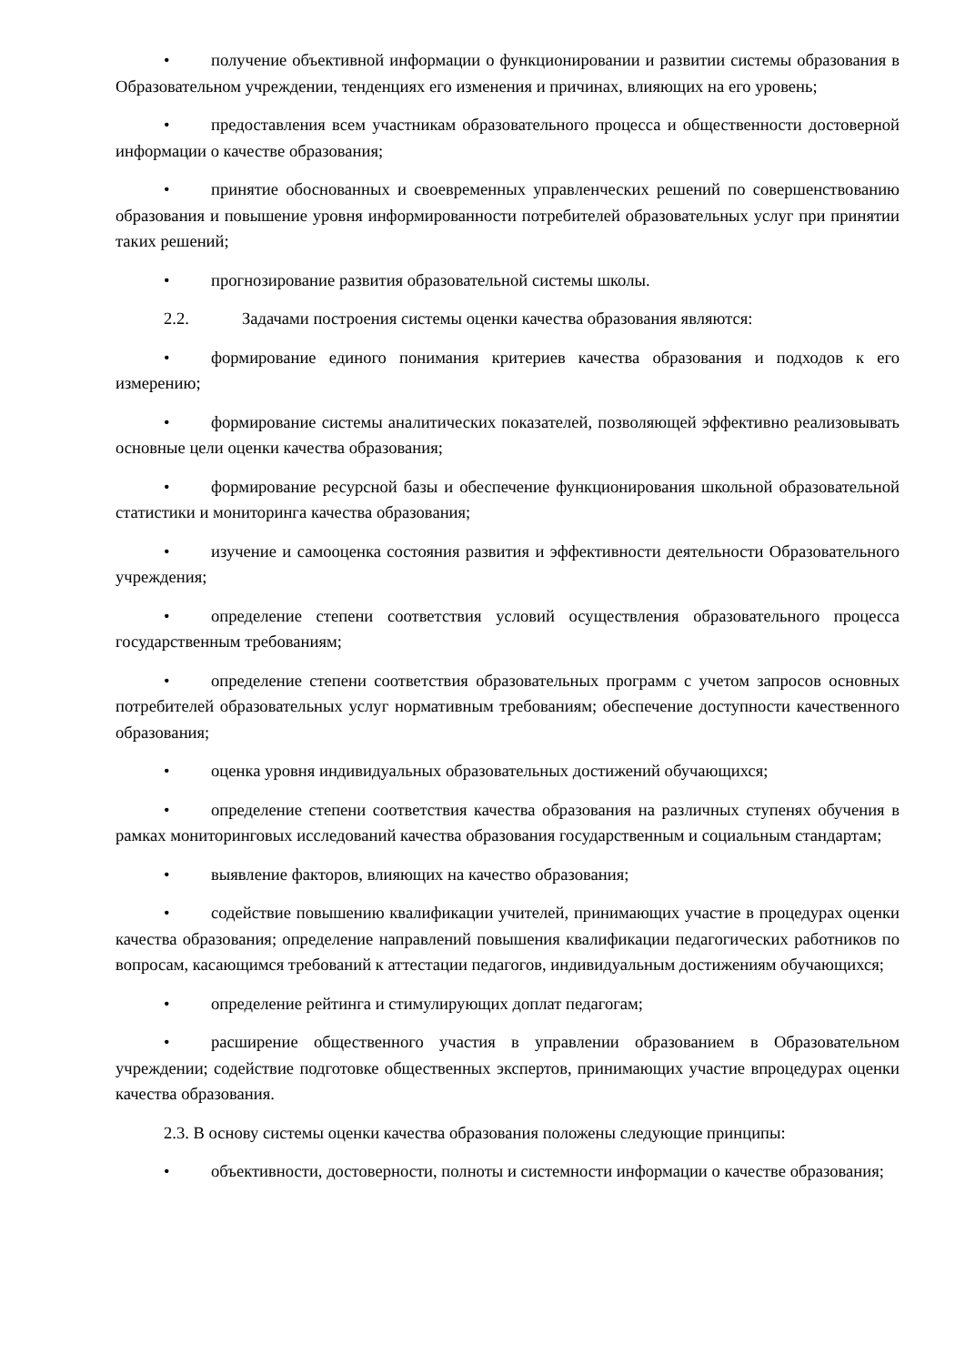• получение объективной информации о функционировании и развитии системы образования в Образовательном учреждении, тенденциях его изменения и причинах, влияющих на его уровень;
• предоставления всем участникам образовательного процесса и общественности достоверной информации о качестве образования;
• принятие обоснованных и своевременных управленческих решений по совершенствованию образования и повышение уровня информированности потребителей образовательных услуг при принятии таких решений;
• прогнозирование развития образовательной системы школы.
2.2. Задачами построения системы оценки качества образования являются:
• формирование единого понимания критериев качества образования и подходов к его измерению;
• формирование системы аналитических показателей, позволяющей эффективно реализовывать основные цели оценки качества образования;
• формирование ресурсной базы и обеспечение функционирования школьной образовательной статистики и мониторинга качества образования;
• изучение и самооценка состояния развития и эффективности деятельности Образовательного учреждения;
• определение степени соответствия условий осуществления образовательного процесса государственным требованиям;
• определение степени соответствия образовательных программ с учетом запросов основных потребителей образовательных услуг нормативным требованиям; обеспечение доступности качественного образования;
• оценка уровня индивидуальных образовательных достижений обучающихся;
• определение степени соответствия качества образования на различных ступенях обучения в рамках мониторинговых исследований качества образования государственным и социальным стандартам;
• выявление факторов, влияющих на качество образования;
• содействие повышению квалификации учителей, принимающих участие в процедурах оценки качества образования; определение направлений повышения квалификации педагогических работников по вопросам, касающимся требований к аттестации педагогов, индивидуальным достижениям обучающихся;
• определение рейтинга и стимулирующих доплат педагогам;
• расширение общественного участия в управлении образованием в Образовательном учреждении; содействие подготовке общественных экспертов, принимающих участие впроцедурах оценки качества образования.
2.3. В основу системы оценки качества образования положены следующие принципы:
• объективности, достоверности, полноты и системности информации о качестве образования;